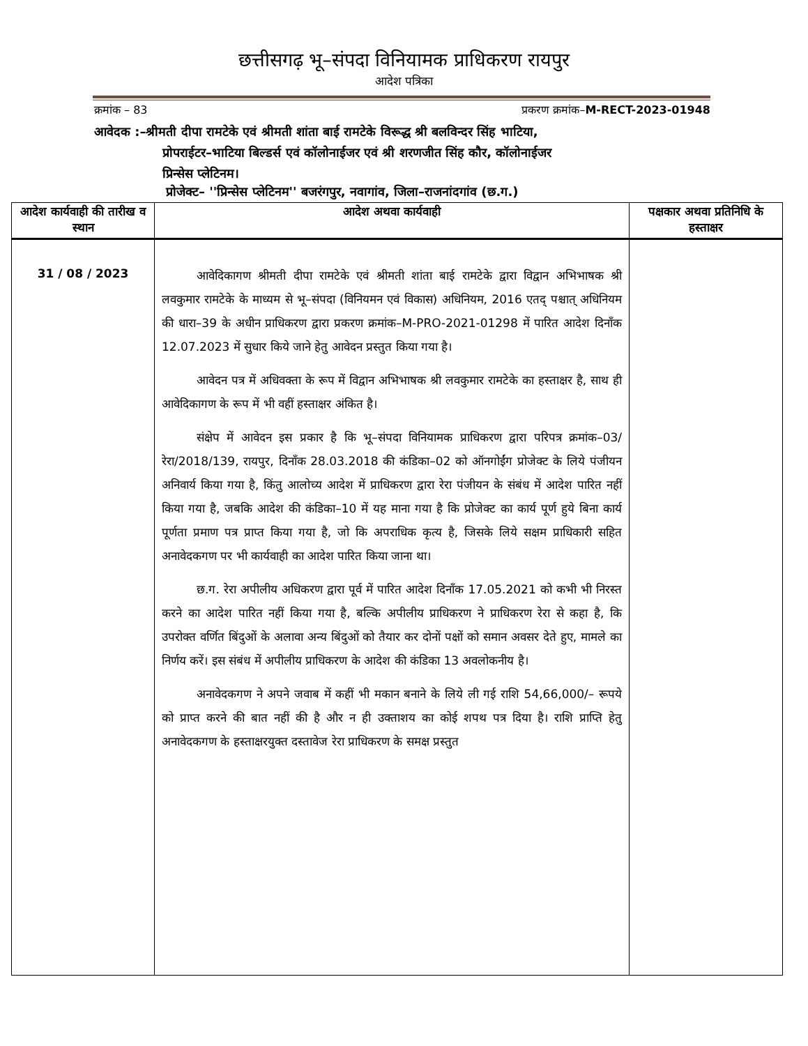छत्तीसगढ़ भू–संपदा विनियामक प्राधिकरण रायपुर
आदेश पत्रिका
क्रमांक – 83 प्रकरण क्रमांक–M-RECT-2023-01948
आवेदक :–श्रीमती दीपा रामटेके एवं श्रीमती शांता बाई रामटेके विरूद्ध श्री बलविन्दर सिंह भाटिया,
प्रोपराईटर–भाटिया बिल्डर्स एवं कॉलोनाईजर एवं श्री शरणजीत सिंह कौर, कॉलोनाईजर
प्रिन्सेस प्लेटिनम।
प्रोजेक्ट– ''प्रिन्सेस प्लेटिनम'' बजरंगपुर, नवागांव, जिला–राजनांदगांव (छ.ग.)
| आदेश कार्यवाही की तारीख व स्थान | आदेश अथवा कार्यवाही | पक्षकार अथवा प्रतिनिधि के हस्ताक्षर |
| --- | --- | --- |
| 31 / 08 / 2023 | आवेदिकागण श्रीमती दीपा रामटेके एवं श्रीमती शांता बाई रामटेके द्वारा विद्वान अभिभाषक श्री लवकुमार रामटेके के माध्यम से भू–संपदा (विनियमन एवं विकास) अधिनियम, 2016 एतद् पश्चात् अधिनियम की धारा–39 के अधीन प्राधिकरण द्वारा प्रकरण क्रमांक–M-PRO-2021-01298 में पारित आदेश दिनॉंक 12.07.2023 में सुधार किये जाने हेतु आवेदन प्रस्तुत किया गया है। आवेदन पत्र में अधिवक्ता के रूप में विद्वान अभिभाषक श्री लवकुमार रामटेके का हस्ताक्षर है, साथ ही आवेदिकागण के रूप में भी वहीं हस्ताक्षर अंकित है। संक्षेप में आवेदन इस प्रकार है कि भू–संपदा विनियामक प्राधिकरण द्वारा परिपत्र क्रमांक–03/रेरा/2018/139, रायपुर, दिनॉंक 28.03.2018 की कंडिका–02 को ऑनगोईंग प्रोजेक्ट के लिये पंजीयन अनिवार्य किया गया है, किंतु आलोच्य आदेश में प्राधिकरण द्वारा रेरा पंजीयन के संबंध में आदेश पारित नहीं किया गया है, जबकि आदेश की कंडिका–10 में यह माना गया है कि प्रोजेक्ट का कार्य पूर्ण हुये बिना कार्य पूर्णता प्रमाण पत्र प्राप्त किया गया है, जो कि अपराधिक कृत्य है, जिसके लिये सक्षम प्राधिकारी सहित अनावेदकगण पर भी कार्यवाही का आदेश पारित किया जाना था। छ.ग. रेरा अपीलीय अधिकरण द्वारा पूर्व में पारित आदेश दिनॉंक 17.05.2021 को कभी भी निरस्त करने का आदेश पारित नहीं किया गया है, बल्कि अपीलीय प्राधिकरण ने प्राधिकरण रेरा से कहा है, कि उपरोक्त वर्णित बिंदुओं के अलावा अन्य बिंदुओं को तैयार कर दोनों पक्षों को समान अवसर देते हुए, मामले का निर्णय करें। इस संबंध में अपीलीय प्राधिकरण के आदेश की कंडिका 13 अवलोकनीय है। अनावेदकगण ने अपने जवाब में कहीं भी मकान बनाने के लिये ली गई राशि 54,66,000/– रूपये को प्राप्त करने की बात नहीं की है और न ही उक्ताशय का कोई शपथ पत्र दिया है। राशि प्राप्ति हेतु अनावेदकगण के हस्ताक्षरयुक्त दस्तावेज रेरा प्राधिकरण के समक्ष प्रस्तुत | |